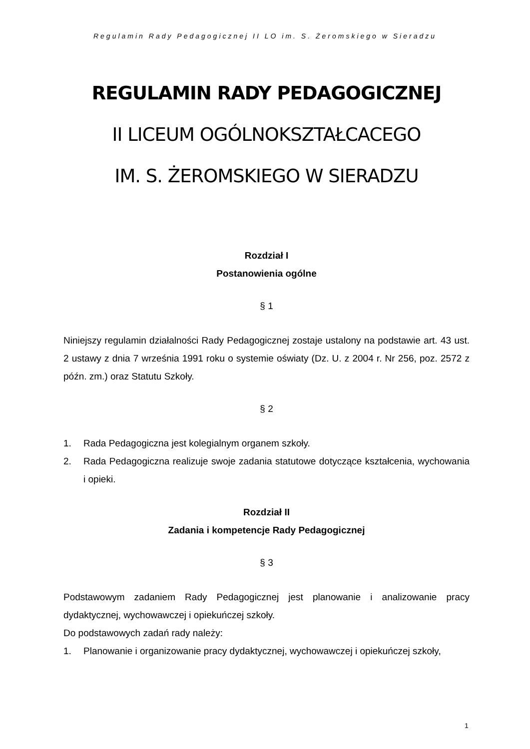Regulamin Rady Pedagogicznej II LO im. S. Żeromskiego w Sieradzu
REGULAMIN RADY PEDAGOGICZNEJ
II LICEUM OGÓLNOKSZTAŁCACEGO
IM. S. ŻEROMSKIEGO W SIERADZU
Rozdział I
Postanowienia ogólne
§ 1
Niniejszy regulamin działalności Rady Pedagogicznej zostaje ustalony na podstawie art. 43 ust. 2 ustawy z dnia 7 września 1991 roku o systemie oświaty (Dz. U. z 2004 r. Nr 256, poz. 2572 z późn. zm.) oraz Statutu Szkoły.
§ 2
1. Rada Pedagogiczna jest kolegialnym organem szkoły.
2. Rada Pedagogiczna realizuje swoje zadania statutowe dotyczące kształcenia, wychowania i opieki.
Rozdział II
Zadania i kompetencje Rady Pedagogicznej
§ 3
Podstawowym zadaniem Rady Pedagogicznej jest planowanie i analizowanie pracy dydaktycznej, wychowawczej i opiekuńczej szkoły.
Do podstawowych zadań rady należy:
1. Planowanie i organizowanie pracy dydaktycznej, wychowawczej i opiekuńczej szkoły,
1